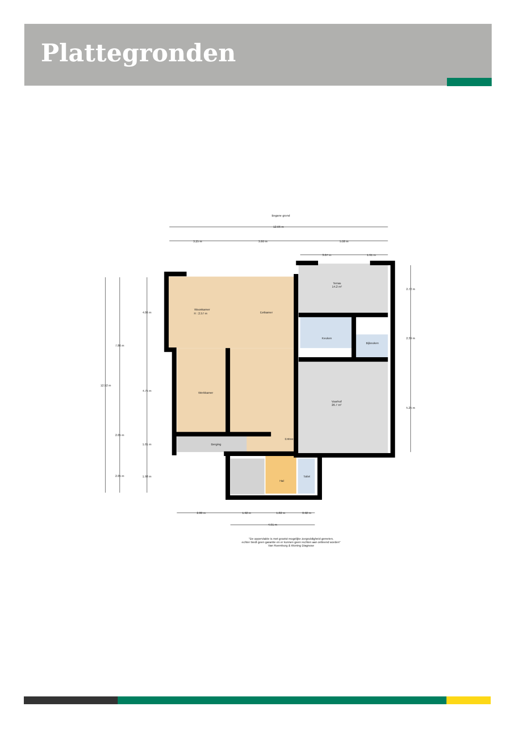Plattegronden
Begane grond
12.66 m
3.25 m
3.80 m
5.08 m
3.07 m
1.91 m
Woonkamer
H : 2.57 m
Eetkamer
Terras
14.2 m²
Keuken
Bijkeuken
Werkkamer
Voorhof
26.7 m²
Entree
Berging
Hal
Toilet
12.52 m
7.86 m
4.06 m
4.75 m
2.05 m
1.01 m
2.05 m
1.98 m
2.72 m
2.39 m
5.25 m
2.80 m
1.92 m
1.82 m
0.92 m
4.91 m
"De oppervlakte is met grootst mogelijke zorgvuldigheid gemeten,
echter biedt geen garantie en er kunnen geen rechten aan ontleend worden"
Van Roemburg & Woning Diagnose